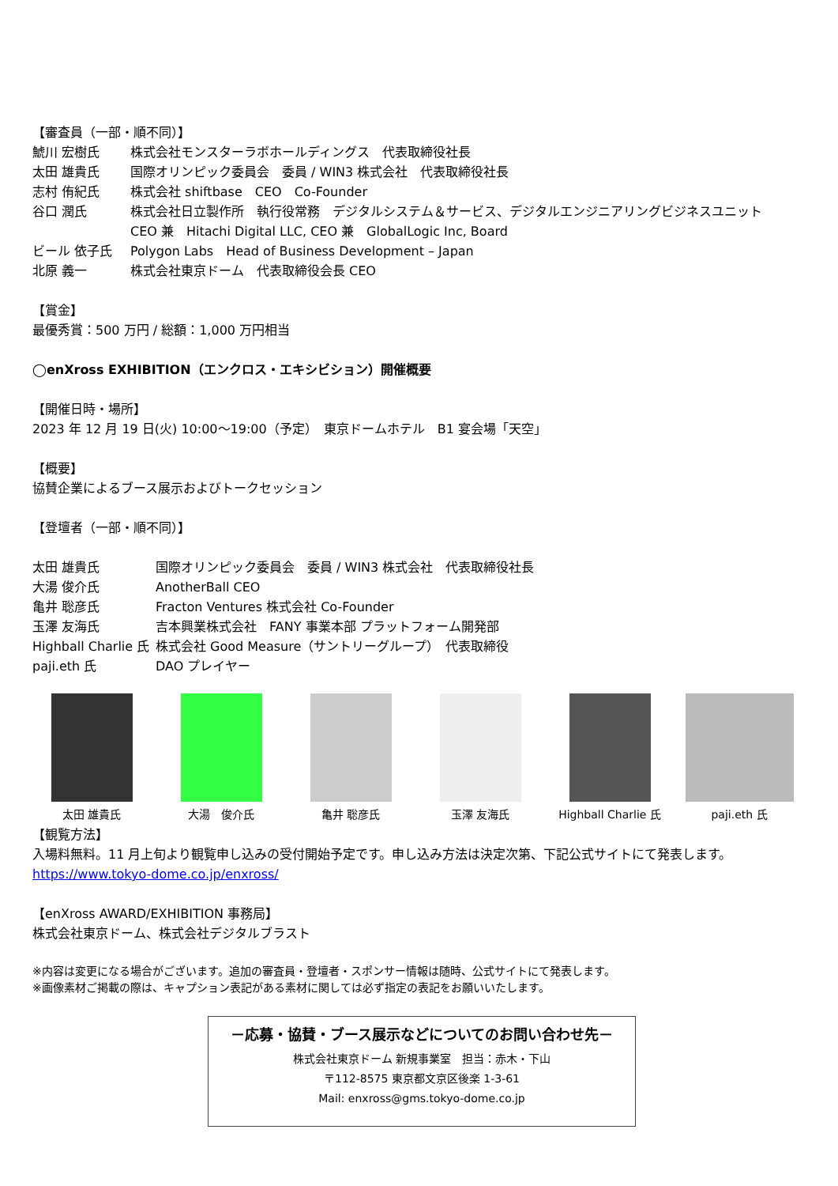【審査員（一部・順不同）】
| 鯱川 宏樹氏 | 株式会社モンスターラボホールディングス 代表取締役社長 |
| 太田 雄貴氏 | 国際オリンピック委員会 委員 / WIN3 株式会社 代表取締役社長 |
| 志村 侑紀氏 | 株式会社 shiftbase CEO Co-Founder |
| 谷口 潤氏 | 株式会社日立製作所 執行役常務 デジタルシステム＆サービス、デジタルエンジニアリングビジネスユニット CEO 兼 Hitachi Digital LLC, CEO 兼 GlobalLogic Inc, Board |
| ビール 依子氏 | Polygon Labs Head of Business Development – Japan |
| 北原 義一 | 株式会社東京ドーム 代表取締役会長 CEO |
【賞金】
最優秀賞：500 万円 / 総額：1,000 万円相当
◯enXross EXHIBITION（エンクロス・エキシビション）開催概要
【開催日時・場所】
2023 年 12 月 19 日(火) 10:00～19:00（予定）　東京ドームホテル　B1 宴会場「天空」
【概要】
協賛企業によるブース展示およびトークセッション
【登壇者（一部・順不同）】
| 太田 雄貴氏 | 国際オリンピック委員会 委員 / WIN3 株式会社 代表取締役社長 |
| 大湯 俊介氏 | AnotherBall CEO |
| 亀井 聡彦氏 | Fracton Ventures 株式会社 Co-Founder |
| 玉澤 友海氏 | 吉本興業株式会社 FANY 事業本部 プラットフォーム開発部 |
| Highball Charlie 氏 | 株式会社 Good Measure（サントリーグループ） 代表取締役 |
| paji.eth 氏 | DAO プレイヤー |
太田 雄貴氏 大湯　俊介氏 亀井 聡彦氏 玉澤 友海氏 Highball Charlie 氏
paji.eth 氏
【観覧方法】
入場料無料。11 月上旬より観覧申し込みの受付開始予定です。申し込み方法は決定次第、下記公式サイトにて発表します。
https://www.tokyo-dome.co.jp/enxross/
【enXross AWARD/EXHIBITION 事務局】
株式会社東京ドーム、株式会社デジタルブラスト
※内容は変更になる場合がございます。追加の審査員・登壇者・スポンサー情報は随時、公式サイトにて発表します。
※画像素材ご掲載の際は、キャプション表記がある素材に関しては必ず指定の表記をお願いいたします。
－応募・協賛・ブース展示などについてのお問い合わせ先－
株式会社東京ドーム 新規事業室　担当：赤木・下山
〒112-8575 東京都文京区後楽 1-3-61
Mail: enxross@gms.tokyo-dome.co.jp